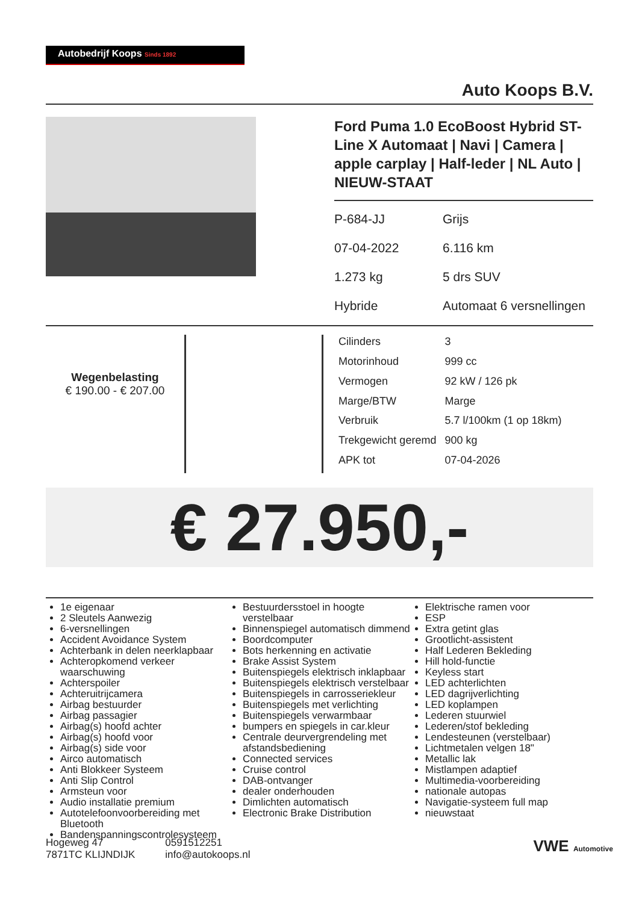Autobedrijf Koops Sinds 1892
Auto Koops B.V.
Ford Puma 1.0 EcoBoost Hybrid ST-Line X Automaat | Navi | Camera | apple carplay | Half-leder | NL Auto | NIEUW-STAAT
P-684-JJ
Grijs
07-04-2022
6.116 km
1.273 kg
5 drs SUV
Hybride
Automaat 6 versnellingen
Wegenbelasting
€ 190.00 - € 207.00
| Cilinders | 3 |
| Motorinhoud | 999 cc |
| Vermogen | 92 kW / 126 pk |
| Marge/BTW | Marge |
| Verbruik | 5.7 l/100km (1 op 18km) |
| Trekgewicht geremd | 900 kg |
| APK tot | 07-04-2026 |
€ 27.950,-
1e eigenaar
2 Sleutels Aanwezig
6-versnellingen
Accident Avoidance System
Achterbank in delen neerklapbaar
Achteropkomend verkeer waarschuwing
Achterspoiler
Achteruitrijcamera
Airbag bestuurder
Airbag passagier
Airbag(s) hoofd achter
Airbag(s) hoofd voor
Airbag(s) side voor
Airco automatisch
Anti Blokkeer Systeem
Anti Slip Control
Armsteun voor
Audio installatie premium
Autotelefoonvoorbereiding met Bluetooth
Bandenspanningscontrolesysteem
Bestuurdersstoel in hoogte verstelbaar
Binnenspiegel automatisch dimmend
Boordcomputer
Bots herkenning en activatie
Brake Assist System
Buitenspiegels elektrisch inklapbaar
Buitenspiegels elektrisch verstelbaar
Buitenspiegels in carrosseriekleur
Buitenspiegels met verlichting
Buitenspiegels verwarmbaar
bumpers en spiegels in car.kleur
Centrale deurvergrendeling met afstandsbediening
Connected services
Cruise control
DAB-ontvanger
dealer onderhouden
Dimlichten automatisch
Electronic Brake Distribution
Elektrische ramen voor
ESP
Extra getint glas
Grootlicht-assistent
Half Lederen Bekleding
Hill hold-functie
Keyless start
LED achterlichten
LED dagrijverlichting
LED koplampen
Lederen stuurwiel
Lederen/stof bekleding
Lendesteunen (verstelbaar)
Lichtmetalen velgen 18"
Metallic lak
Mistlampen adaptief
Multimedia-voorbereiding
nationale autopas
Navigatie-systeem full map
nieuwstaat
Hogeweg 47
7871TC KLIJNDIJK
0591512251
info@autokoops.nl
VWE Automotive